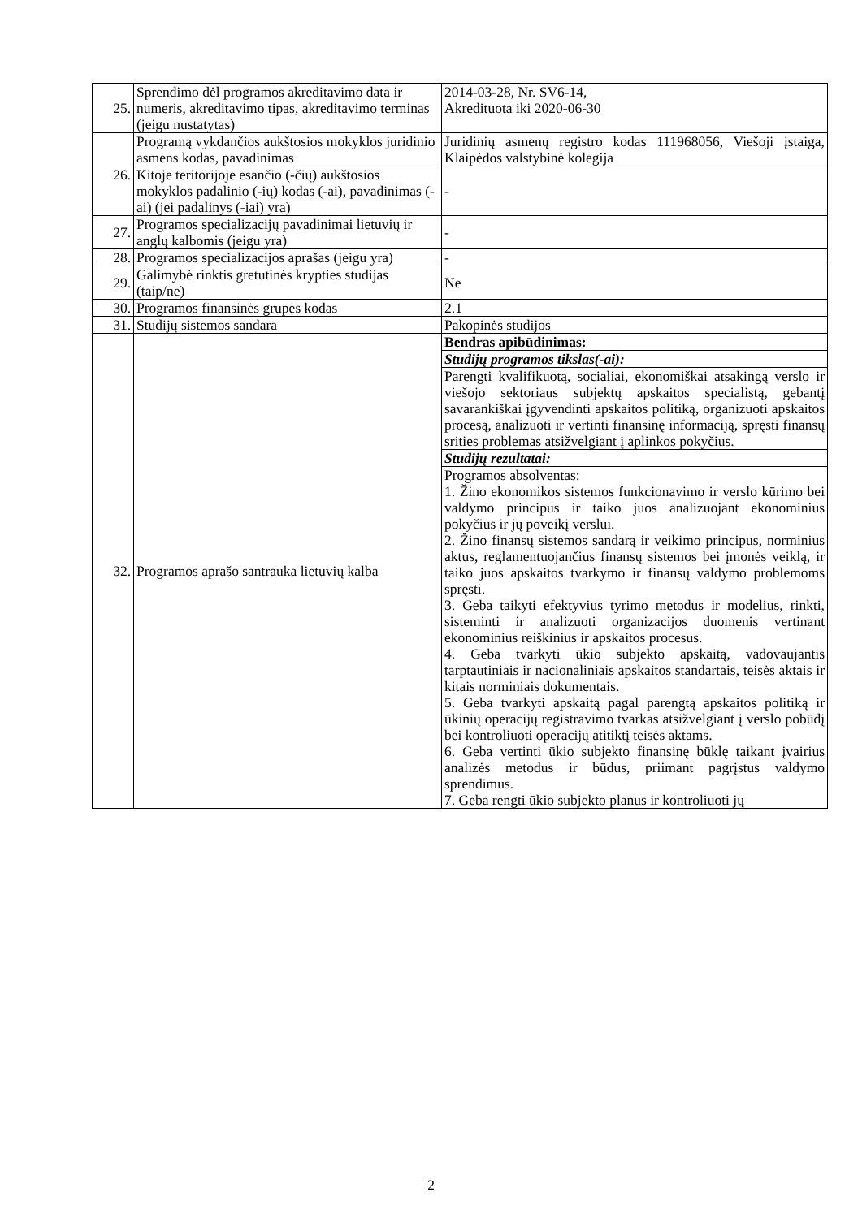| 25. | Sprendimo dėl programos akreditavimo data ir numeris, akreditavimo tipas, akreditavimo terminas (jeigu nustatytas) | 2014-03-28, Nr. SV6-14, Akredituota iki 2020-06-30 |
| 26. | Programą vykdančios aukštosios mokyklos juridinio asmens kodas, pavadinimas | Juridinių asmenų registro kodas 111968056, Viešoji įstaiga, Klaipėdos valstybinė kolegija |
| | Kitoje teritorijoje esančio (-čių) aukštosios mokyklos padalinio (-ių) kodas (-ai), pavadinimas (-ai) (jei padalinys (-iai) yra) | - |
| 27. | Programos specializacijų pavadinimai lietuvių ir anglų kalbomis (jeigu yra) | - |
| 28. | Programos specializacijos aprašas (jeigu yra) | - |
| 29. | Galimybė rinktis gretutinės krypties studijas (taip/ne) | Ne |
| 30. | Programos finansinės grupės kodas | 2.1 |
| 31. | Studijų sistemos sandara | Pakopinės studijos |
| 32. | Programos aprašo santrauka lietuvių kalba | Bendras apibūdinimas: |
| | | Studijų programos tikslas(-ai): |
| | | Parengti kvalifikuotą, socialiai, ekonomiškai atsakingą verslo ir viešojo sektoriaus subjektų apskaitos specialistą, gebantį savarankiškai įgyvendinti apskaitos politiką, organizuoti apskaitos procesą, analizuoti ir vertinti finansinę informaciją, spręsti finansų srities problemas atsižvelgiant į aplinkos pokyčius. |
| | | Studijų rezultatai: |
| | | Programos absolventas: 1. Žino ekonomikos sistemos funkcionavimo ir verslo kūrimo bei valdymo principus ir taiko juos analizuojant ekonominius pokyčius ir jų poveikį verslui. 2. Žino finansų sistemos sandarą ir veikimo principus, norminius aktus, reglamentuojančius finansų sistemos bei įmonės veiklą, ir taiko juos apskaitos tvarkymo ir finansų valdymo problemoms spręsti. 3. Geba taikyti efektyvius tyrimo metodus ir modelius, rinkti, sisteminti ir analizuoti organizacijos duomenis vertinant ekonominius reiškinius ir apskaitos procesus. 4. Geba tvarkyti ūkio subjekto apskaitą, vadovaujantis tarptautiniais ir nacionaliniais apskaitos standartais, teisės aktais ir kitais norminiais dokumentais. 5. Geba tvarkyti apskaitą pagal parengtą apskaitos politiką ir ūkinių operacijų registravimo tvarkas atsižvelgiant į verslo pobūdį bei kontroliuoti operacijų atitiktį teisės aktams. 6. Geba vertinti ūkio subjekto finansinę būklę taikant įvairius analizės metodus ir būdus, priimant pagrįstus valdymo sprendimus. 7. Geba rengti ūkio subjekto planus ir kontroliuoti jų |
2